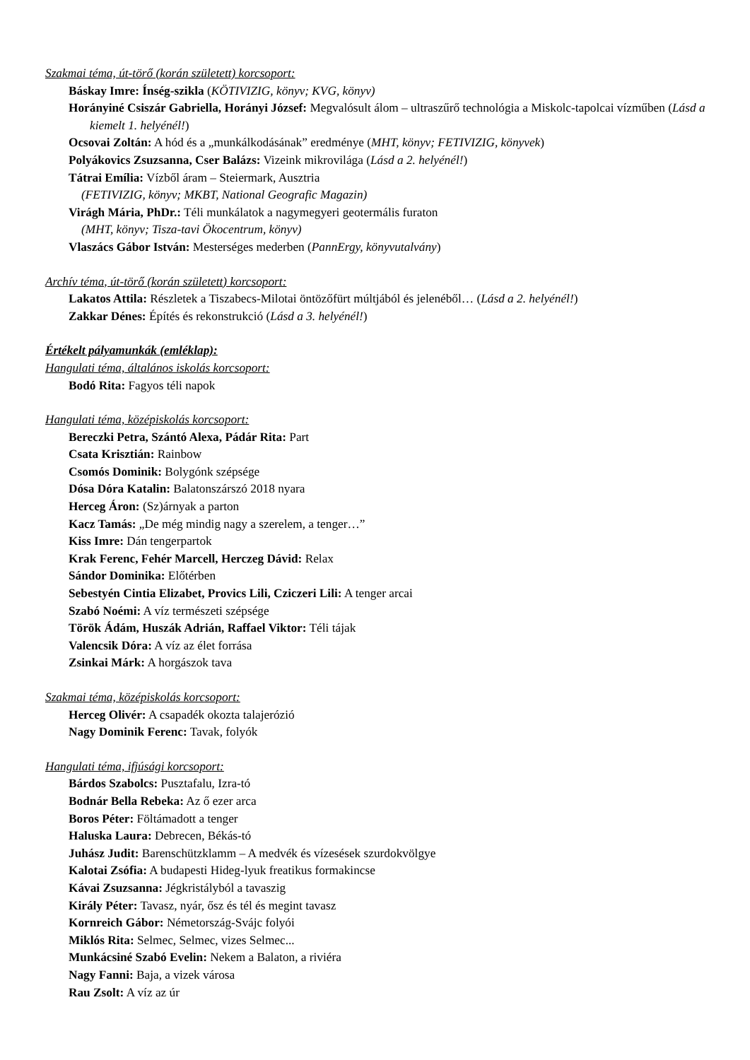Szakmai téma, út-törő (korán született) korcsoport:
Báskay Imre: Ínség-szikla (KÖTIVIZIG, könyv; KVG, könyv)
Horányiné Csiszár Gabriella, Horányi József: Megvalósult álom – ultraszűrő technológia a Miskolc-tapolcai vízműben (Lásd a kiemelt 1. helyénél!)
Ocsovai Zoltán: A hód és a „munkálkodásának” eredménye (MHT, könyv; FETIVIZIG, könyvek)
Polyákovics Zsuzsanna, Cser Balázs: Vizeink mikrovilága (Lásd a 2. helyénél!)
Tátrai Emília: Vízből áram – Steiermark, Ausztria
(FETIVIZIG, könyv; MKBT, National Geografic Magazin)
Virágh Mária, PhDr.: Téli munkálatok a nagymegyeri geotermális furaton
(MHT, könyv; Tisza-tavi Ökocentrum, könyv)
Vlaszács Gábor István: Mesterséges mederben (PannErgy, könyvutalvány)
Archív téma, út-törő (korán született) korcsoport:
Lakatos Attila: Részletek a Tiszabecs-Milotai öntözőfürt múltjából és jelenéből… (Lásd a 2. helyénél!)
Zakkar Dénes: Építés és rekonstrukció (Lásd a 3. helyénél!)
Értékelt pályamunkák (emléklap):
Hangulati téma, általános iskolás korcsoport:
Bodó Rita: Fagyos téli napok
Hangulati téma, középiskolás korcsoport:
Bereczki Petra, Szántó Alexa, Pádár Rita: Part
Csata Krisztián: Rainbow
Csomós Dominik: Bolygónk szépsége
Dósa Dóra Katalin: Balatonszárszó 2018 nyara
Herceg Áron: (Sz)árnyak a parton
Kacz Tamás: „De még mindig nagy a szerelem, a tenger…”
Kiss Imre: Dán tengerpartok
Krak Ferenc, Fehér Marcell, Herczeg Dávid: Relax
Sándor Dominika: Előtérben
Sebestyén Cintia Elizabet, Provics Lili, Cziczeri Lili: A tenger arcai
Szabó Noémi: A víz természeti szépsége
Török Ádám, Huszák Adrián, Raffael Viktor: Téli tájak
Valencsik Dóra: A víz az élet forrása
Zsinkai Márk: A horgászok tava
Szakmai téma, középiskolás korcsoport:
Herceg Olivér: A csapadék okozta talajerózió
Nagy Dominik Ferenc: Tavak, folyók
Hangulati téma, ifjúsági korcsoport:
Bárdos Szabolcs: Pusztafalu, Izra-tó
Bodnár Bella Rebeka: Az ő ezer arca
Boros Péter: Föltámadott a tenger
Haluska Laura: Debrecen, Békás-tó
Juhász Judit: Barenschützklamm – A medvék és vízesések szurdokvölgye
Kalotai Zsófia: A budapesti Hideg-lyuk freatikus formakincse
Kávai Zsuzsanna: Jégkristályból a tavaszig
Király Péter: Tavasz, nyár, ősz és tél és megint tavasz
Kornreich Gábor: Németország-Svájc folyói
Miklós Rita: Selmec, Selmec, vizes Selmec...
Munkácsiné Szabó Evelin: Nekem a Balaton, a riviéra
Nagy Fanni: Baja, a vizek városa
Rau Zsolt: A víz az úr